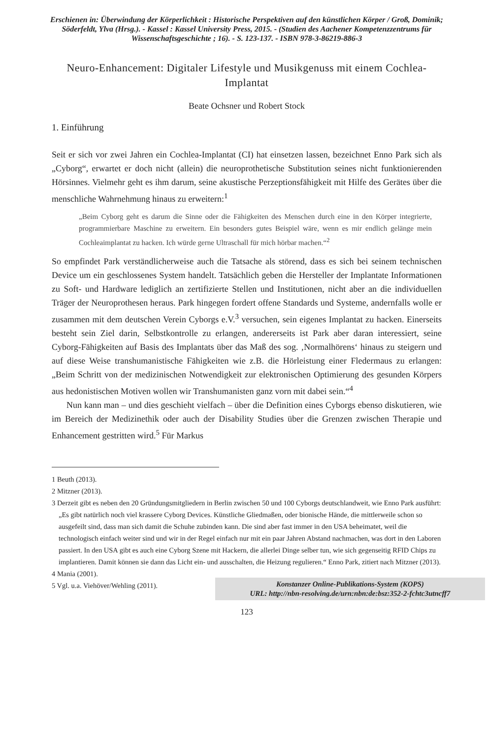Erschienen in: Überwindung der Körperlichkeit : Historische Perspektiven auf den künstlichen Körper / Groß, Dominik; Söderfeldt, Ylva (Hrsg.). - Kassel : Kassel University Press, 2015. - (Studien des Aachener Kompetenzzentrums für Wissenschaftsgeschichte ; 16). - S. 123-137. - ISBN 978-3-86219-886-3
Neuro-Enhancement: Digitaler Lifestyle und Musikgenuss mit einem Cochlea-Implantat
Beate Ochsner und Robert Stock
1. Einführung
Seit er sich vor zwei Jahren ein Cochlea-Implantat (CI) hat einsetzen lassen, bezeichnet Enno Park sich als „Cyborg“, erwartet er doch nicht (allein) die neuroprothetische Substitution seines nicht funktionierenden Hörsinnes. Vielmehr geht es ihm darum, seine akustische Perzeptionsfähigkeit mit Hilfe des Gerätes über die menschliche Wahrnehmung hinaus zu erweitern:<sup>1</sup>
„Beim Cyborg geht es darum die Sinne oder die Fähigkeiten des Menschen durch eine in den Körper integrierte, programmierbare Maschine zu erweitern. Ein besonders gutes Beispiel wäre, wenn es mir endlich gelänge mein Cochleaimplantat zu hacken. Ich würde gerne Ultraschall für mich hörbar machen.“<sup>2</sup>
So empfindet Park verständlicherweise auch die Tatsache als störend, dass es sich bei seinem technischen Device um ein geschlossenes System handelt. Tatsächlich geben die Hersteller der Implantate Informationen zu Soft- und Hardware lediglich an zertifizierte Stellen und Institutionen, nicht aber an die individuellen Träger der Neuroprothesen heraus. Park hingegen fordert offene Standards und Systeme, andernfalls wolle er zusammen mit dem deutschen Verein Cyborgs e.V.<sup>3</sup> versuchen, sein eigenes Implantat zu hacken. Einerseits besteht sein Ziel darin, Selbstkontrolle zu erlangen, andererseits ist Park aber daran interessiert, seine Cyborg-Fähigkeiten auf Basis des Implantats über das Maß des sog. ‚Normalhörens‘ hinaus zu steigern und auf diese Weise transhumanistische Fähigkeiten wie z.B. die Hörleistung einer Fledermaus zu erlangen: „Beim Schritt von der medizinischen Notwendigkeit zur elektronischen Optimierung des gesunden Körpers aus hedonistischen Motiven wollen wir Transhumanisten ganz vorn mit dabei sein.“<sup>4</sup>
Nun kann man – und dies geschieht vielfach – über die Definition eines Cyborgs ebenso diskutieren, wie im Bereich der Medizinethik oder auch der Disability Studies über die Grenzen zwischen Therapie und Enhancement gestritten wird.<sup>5</sup> Für Markus
1 Beuth (2013).
2 Mitzner (2013).
3 Derzeit gibt es neben den 20 Gründungsmitgliedern in Berlin zwischen 50 und 100 Cyborgs deutschlandweit, wie Enno Park ausführt: „Es gibt natürlich noch viel krassere Cyborg Devices. Künstliche Gliedmaßen, oder bionische Hände, die mittlerweile schon so ausgefeilt sind, dass man sich damit die Schuhe zubinden kann. Die sind aber fast immer in den USA beheimatet, weil die technologisch einfach weiter sind und wir in der Regel einfach nur mit ein paar Jahren Abstand nachmachen, was dort in den Laboren passiert. In den USA gibt es auch eine Cyborg Szene mit Hackern, die allerlei Dinge selber tun, wie sich gegenseitig RFID Chips zu implantieren. Damit können sie dann das Licht ein- und ausschalten, die Heizung regulieren.“ Enno Park, zitiert nach Mitzner (2013).
4 Mania (2001).
5 Vgl. u.a. Viehöver/Wehling (2011).
Konstanzer Online-Publikations-System (KOPS)
URL: http://nbn-resolving.de/urn:nbn:de:bsz:352-2-fchtc3utncff7
123